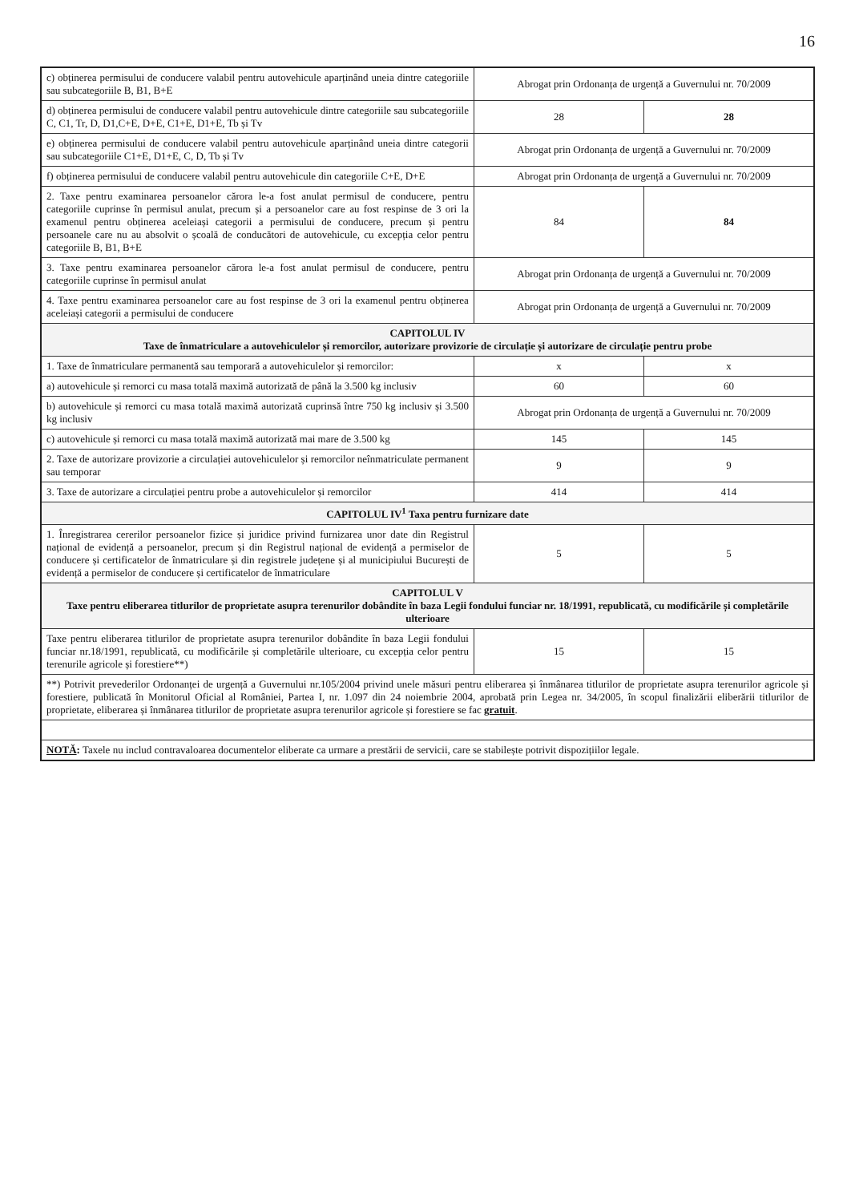16
| c) obținerea permisului de conducere valabil pentru autovehicule aparținând uneia dintre categoriile sau subcategoriile B, B1, B+E | Abrogat prin Ordonanța de urgență a Guvernului nr. 70/2009 | |
| d) obținerea permisului de conducere valabil pentru autovehicule dintre categoriile sau subcategoriile C, C1, Tr, D, D1,C+E, D+E, C1+E, D1+E, Tb și Tv | 28 | 28 |
| e) obținerea permisului de conducere valabil pentru autovehicule aparținând uneia dintre categorii sau subcategoriile C1+E, D1+E, C, D, Tb și Tv | Abrogat prin Ordonanța de urgență a Guvernului nr. 70/2009 | |
| f) obținerea permisului de conducere valabil pentru autovehicule din categoriile C+E, D+E | Abrogat prin Ordonanța de urgență a Guvernului nr. 70/2009 | |
| 2. Taxe pentru examinarea persoanelor cărora le-a fost anulat permisul de conducere, pentru categoriile cuprinse în permisul anulat, precum și a persoanelor care au fost respinse de 3 ori la examenul pentru obținerea aceleiași categorii a permisului de conducere, precum și pentru persoanele care nu au absolvit o școală de conducători de autovehicule, cu excepția celor pentru categoriile B, B1, B+E | 84 | 84 |
| 3. Taxe pentru examinarea persoanelor cărora le-a fost anulat permisul de conducere, pentru categoriile cuprinse în permisul anulat | Abrogat prin Ordonanța de urgență a Guvernului nr. 70/2009 | |
| 4. Taxe pentru examinarea persoanelor care au fost respinse de 3 ori la examenul pentru obținerea aceleiași categorii a permisului de conducere | Abrogat prin Ordonanța de urgență a Guvernului nr. 70/2009 | |
| CAPITOLUL IV Taxe de înmatriculare a autovehiculelor și remorcilor, autorizare provizorie de circulație și autorizare de circulație pentru probe | | |
| 1. Taxe de înmatriculare permanentă sau temporară a autovehiculelor și remorcilor: | x | x |
| a) autovehicule și remorci cu masa totală maximă autorizată de până la 3.500 kg inclusiv | 60 | 60 |
| b) autovehicule și remorci cu masa totală maximă autorizată cuprinsă între 750 kg inclusiv și 3.500 kg inclusiv | Abrogat prin Ordonanța de urgență a Guvernului nr. 70/2009 | |
| c) autovehicule și remorci cu masa totală maximă autorizată mai mare de 3.500 kg | 145 | 145 |
| 2. Taxe de autorizare provizorie a circulației autovehiculelor și remorcilor neînmatriculate permanent sau temporar | 9 | 9 |
| 3. Taxe de autorizare a circulației pentru probe a autovehiculelor și remorcilor | 414 | 414 |
| CAPITOLUL IV<sup>1</sup> Taxa pentru furnizare date | | |
| 1. Înregistrarea cererilor persoanelor fizice și juridice privind furnizarea unor date din Registrul național de evidență a persoanelor, precum și din Registrul național de evidență a permiselor de conducere și certificatelor de înmatriculare și din registrele județene și al municipiului București de evidență a permiselor de conducere și certificatelor de înmatriculare | 5 | 5 |
| CAPITOLUL V Taxe pentru eliberarea titlurilor de proprietate asupra terenurilor dobândite în baza Legii fondului funciar nr. 18/1991, republicată, cu modificările și completările ulterioare | | |
| Taxe pentru eliberarea titlurilor de proprietate asupra terenurilor dobândite în baza Legii fondului funciar nr.18/1991, republicată, cu modificările și completările ulterioare, cu excepția celor pentru terenurile agricole și forestiere**) | 15 | 15 |
| **) Potrivit prevederilor Ordonanței de urgență a Guvernului nr.105/2004 privind unele măsuri pentru eliberarea și înmânarea titlurilor de proprietate asupra terenurilor agricole și forestiere, publicată în Monitorul Oficial al României, Partea I, nr. 1.097 din 24 noiembrie 2004, aprobată prin Legea nr. 34/2005, în scopul finalizării eliberării titlurilor de proprietate, eliberarea și înmânarea titlurilor de proprietate asupra terenurilor agricole și forestiere se fac gratuit . | | |
| NOTĂ : Taxele nu includ contravaloarea documentelor eliberate ca urmare a prestării de servicii, care se stabilește potrivit dispozițiilor legale. | | |